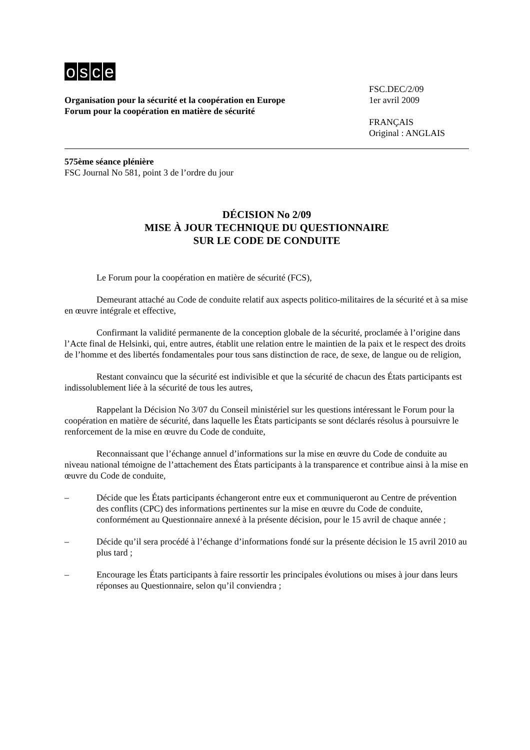osce
Organisation pour la sécurité et la coopération en Europe
Forum pour la coopération en matière de sécurité
FSC.DEC/2/09
1er avril 2009
FRANÇAIS
Original : ANGLAIS
575ème séance plénière
FSC Journal No 581, point 3 de l’ordre du jour
DÉCISION No 2/09
MISE À JOUR TECHNIQUE DU QUESTIONNAIRE
SUR LE CODE DE CONDUITE
Le Forum pour la coopération en matière de sécurité (FCS),
Demeurant attaché au Code de conduite relatif aux aspects politico-militaires de la sécurité et à sa mise en œuvre intégrale et effective,
Confirmant la validité permanente de la conception globale de la sécurité, proclamée à l’origine dans l’Acte final de Helsinki, qui, entre autres, établit une relation entre le maintien de la paix et le respect des droits de l’homme et des libertés fondamentales pour tous sans distinction de race, de sexe, de langue ou de religion,
Restant convaincu que la sécurité est indivisible et que la sécurité de chacun des États participants est indissolublement liée à la sécurité de tous les autres,
Rappelant la Décision No 3/07 du Conseil ministériel sur les questions intéressant le Forum pour la coopération en matière de sécurité, dans laquelle les États participants se sont déclarés résolus à poursuivre le renforcement de la mise en œuvre du Code de conduite,
Reconnaissant que l’échange annuel d’informations sur la mise en œuvre du Code de conduite au niveau national témoigne de l’attachement des États participants à la transparence et contribue ainsi à la mise en œuvre du Code de conduite,
– Décide que les États participants échangeront entre eux et communiqueront au Centre de prévention des conflits (CPC) des informations pertinentes sur la mise en œuvre du Code de conduite, conformément au Questionnaire annexé à la présente décision, pour le 15 avril de chaque année ;
– Décide qu’il sera procédé à l’échange d’informations fondé sur la présente décision le 15 avril 2010 au plus tard ;
– Encourage les États participants à faire ressortir les principales évolutions ou mises à jour dans leurs réponses au Questionnaire, selon qu’il conviendra ;